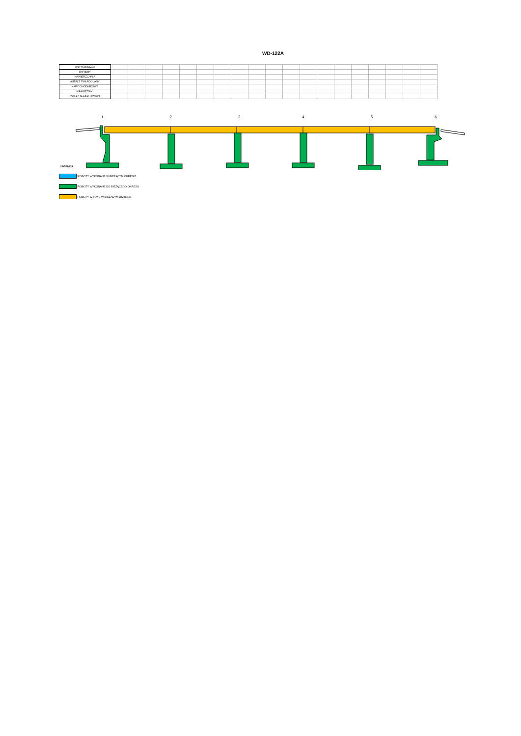WD-122A
| ANTYKOROZJA | | | | | | | | | | | | | | | | | | | |
| BARIERY | | | | | | | | | | | | | | | | | | | |
| NAWIERZCHNIA | | | | | | | | | | | | | | | | | | | |
| ASFALT TWARDOLANY | | | | | | | | | | | | | | | | | | | |
| KAPY CHODNIKOWE | | | | | | | | | | | | | | | | | | | |
| KRAWĘŻNIKI | | | | | | | | | | | | | | | | | | | |
| IZOLACJA ARKUSZOWA | | | | | | | | | | | | | | | | | | | |
1 2 3 4 5 6
LEGENDA:
ROBOTY WYKONANE W BIEŻĄCYM OKRESIE
ROBOTY WYKONANE DO BIEŻĄCEGO OKRESU
ROBOTY W TOKU W BIEŻĄCYM OKRESIE